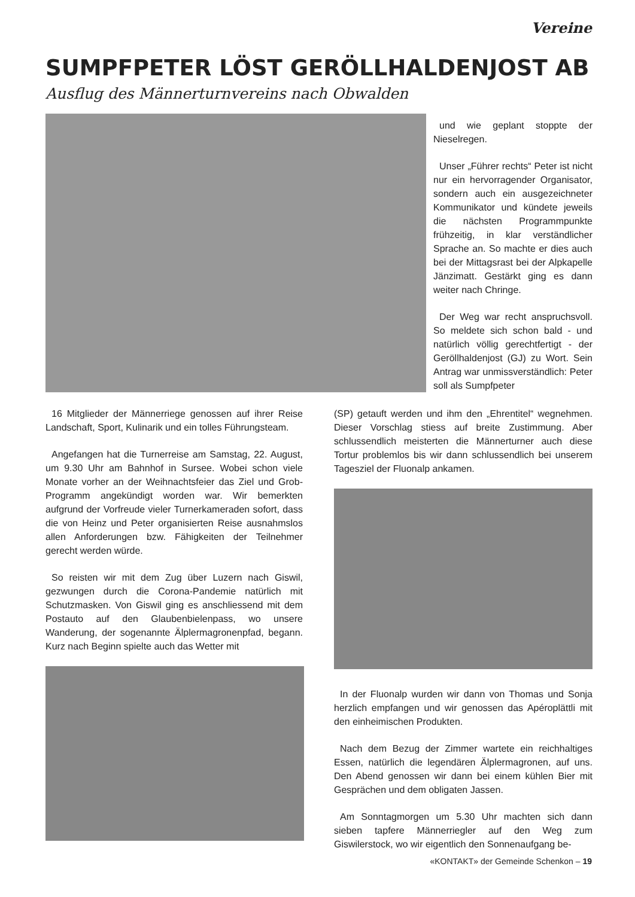Vereine
SUMPFPETER LÖST GERÖLLHALDENJOST AB
Ausflug des Männerturnvereins nach Obwalden
und wie geplant stoppte der Nieselregen.
Unser „Führer rechts“ Peter ist nicht nur ein hervorragender Organisator, sondern auch ein ausgezeichneter Kommunikator und kündete jeweils die nächsten Programmpunkte frühzeitig, in klar verständlicher Sprache an. So machte er dies auch bei der Mittagsrast bei der Alpkapelle Jänzimatt. Gestärkt ging es dann weiter nach Chringe.
Der Weg war recht anspruchsvoll. So meldete sich schon bald - und natürlich völlig gerechtfertigt - der Geröllhaldenjost (GJ) zu Wort. Sein Antrag war unmissverständlich: Peter soll als Sumpfpeter
16 Mitglieder der Männerriege genossen auf ihrer Reise Landschaft, Sport, Kulinarik und ein tolles Führungsteam.
Angefangen hat die Turnerreise am Samstag, 22. August, um 9.30 Uhr am Bahnhof in Sursee. Wobei schon viele Monate vorher an der Weihnachtsfeier das Ziel und Grob-Programm angekündigt worden war. Wir bemerkten aufgrund der Vorfreude vieler Turnerkameraden sofort, dass die von Heinz und Peter organisierten Reise ausnahmslos allen Anforderungen bzw. Fähigkeiten der Teilnehmer gerecht werden würde.
So reisten wir mit dem Zug über Luzern nach Giswil, gezwungen durch die Corona-Pandemie natürlich mit Schutzmasken. Von Giswil ging es anschliessend mit dem Postauto auf den Glaubenbielenpass, wo unsere Wanderung, der sogenannte Älplermagronenpfad, begann. Kurz nach Beginn spielte auch das Wetter mit
(SP) getauft werden und ihm den „Ehrentitel“ wegnehmen. Dieser Vorschlag stiess auf breite Zustimmung. Aber schlussendlich meisterten die Männerturner auch diese Tortur problemlos bis wir dann schlussendlich bei unserem Tagesziel der Fluonalp ankamen.
In der Fluonalp wurden wir dann von Thomas und Sonja herzlich empfangen und wir genossen das Apéroplättli mit den einheimischen Produkten.
Nach dem Bezug der Zimmer wartete ein reichhaltiges Essen, natürlich die legendären Älplermagronen, auf uns. Den Abend genossen wir dann bei einem kühlen Bier mit Gesprächen und dem obligaten Jassen.
Am Sonntagmorgen um 5.30 Uhr machten sich dann sieben tapfere Männerriegler auf den Weg zum Giswilerstock, wo wir eigentlich den Sonnenaufgang be-
«KONTAKT» der Gemeinde Schenkon – 19